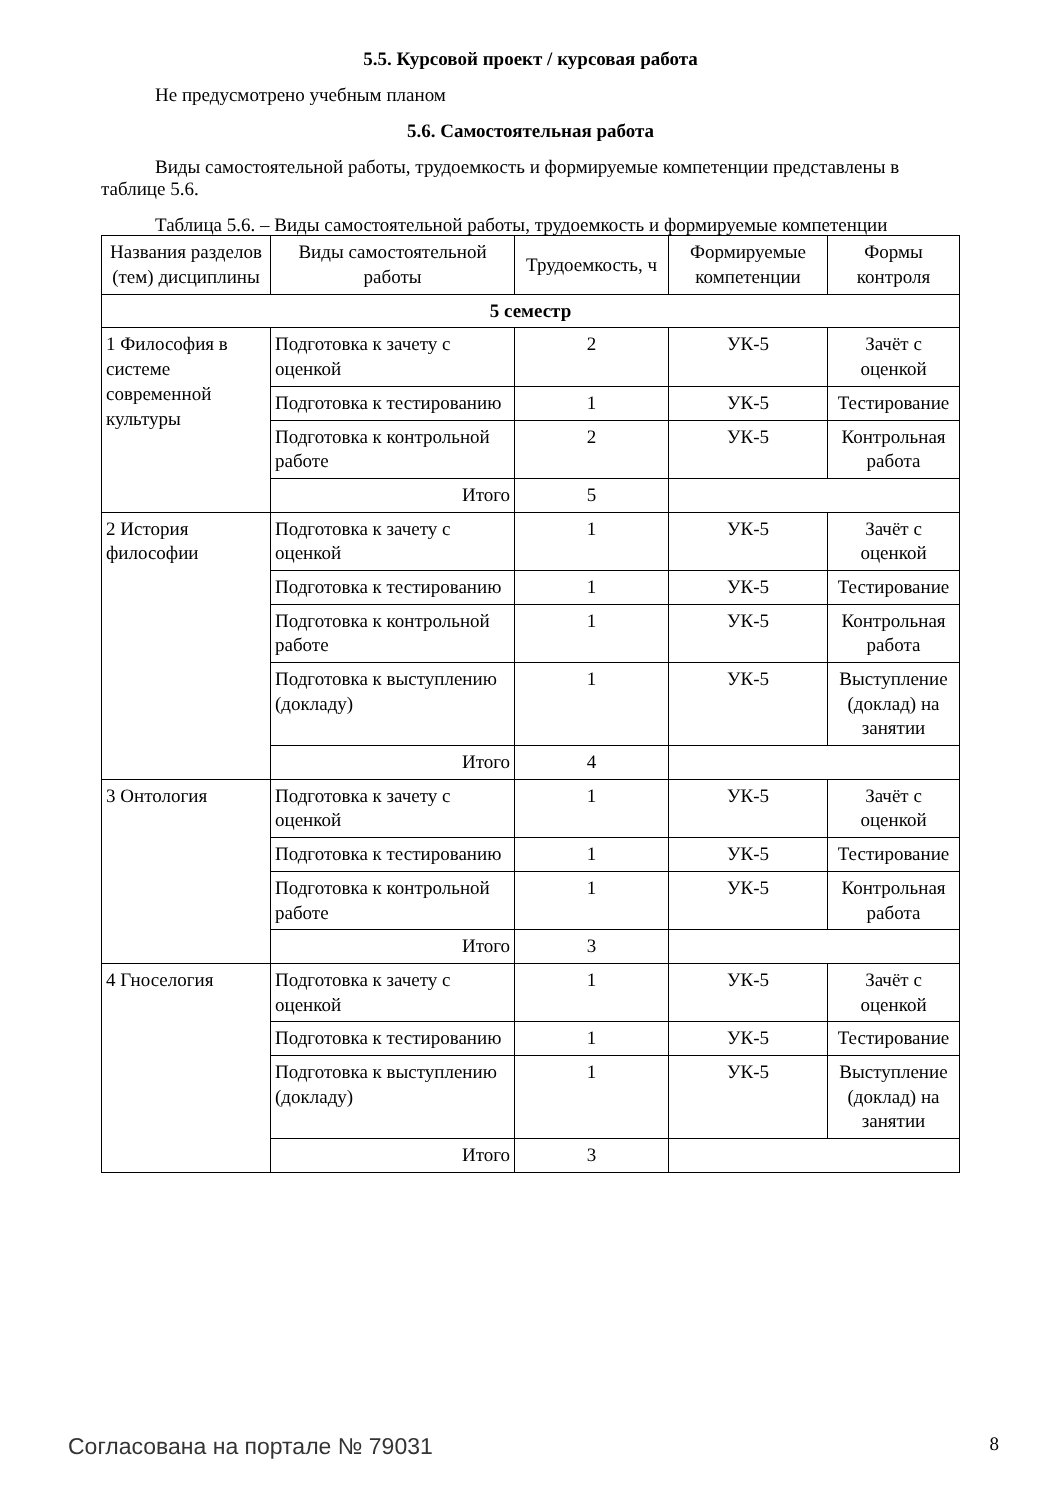5.5. Курсовой проект / курсовая работа
Не предусмотрено учебным планом
5.6. Самостоятельная работа
Виды самостоятельной работы, трудоемкость и формируемые компетенции представлены в таблице 5.6.
Таблица 5.6. – Виды самостоятельной работы, трудоемкость и формируемые компетенции
| Названия разделов (тем) дисциплины | Виды самостоятельной работы | Трудоемкость, ч | Формируемые компетенции | Формы контроля |
| --- | --- | --- | --- | --- |
| 5 семестр | | | | |
| 1 Философия в системе современной культуры | Подготовка к зачету с оценкой | 2 | УК-5 | Зачёт с оценкой |
| | Подготовка к тестированию | 1 | УК-5 | Тестирование |
| | Подготовка к контрольной работе | 2 | УК-5 | Контрольная работа |
| | Итого | 5 | | |
| 2 История философии | Подготовка к зачету с оценкой | 1 | УК-5 | Зачёт с оценкой |
| | Подготовка к тестированию | 1 | УК-5 | Тестирование |
| | Подготовка к контрольной работе | 1 | УК-5 | Контрольная работа |
| | Подготовка к выступлению (докладу) | 1 | УК-5 | Выступление (доклад) на занятии |
| | Итого | 4 | | |
| 3 Онтология | Подготовка к зачету с оценкой | 1 | УК-5 | Зачёт с оценкой |
| | Подготовка к тестированию | 1 | УК-5 | Тестирование |
| | Подготовка к контрольной работе | 1 | УК-5 | Контрольная работа |
| | Итого | 3 | | |
| 4 Гноселогия | Подготовка к зачету с оценкой | 1 | УК-5 | Зачёт с оценкой |
| | Подготовка к тестированию | 1 | УК-5 | Тестирование |
| | Подготовка к выступлению (докладу) | 1 | УК-5 | Выступление (доклад) на занятии |
| | Итого | 3 | | |
Согласована на портале № 79031 8